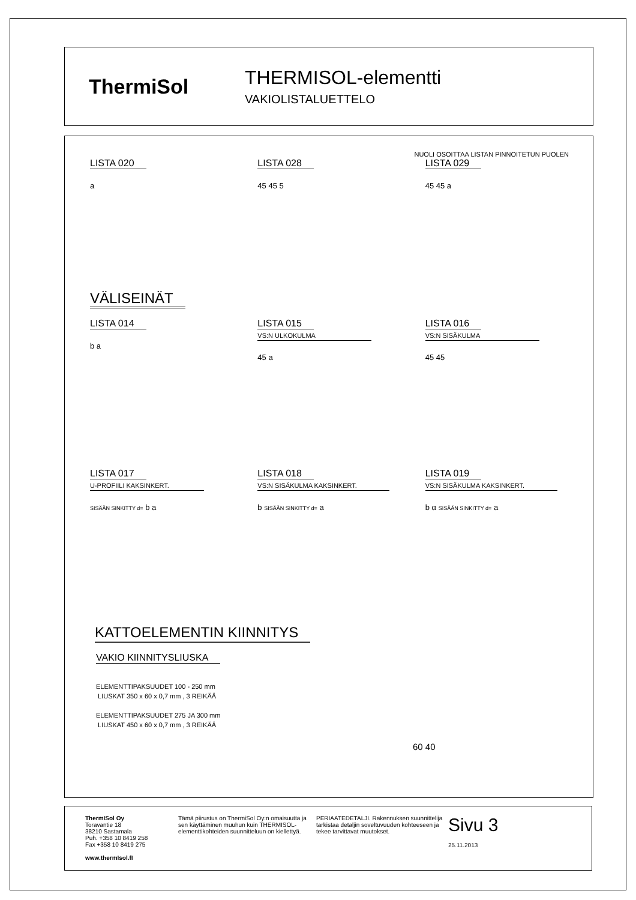ThermiSol
THERMISOL-elementti
VAKIOLISTALUETTELO
NUOLI OSOITTAA LISTAN PINNOITETUN PUOLEN
LISTA 020
a
LISTA 028
45 45 5
LISTA 029
45 45 a
VÄLISEINÄT
LISTA 014
b a
LISTA 015
VS:N ULKOKULMA
45 a
LISTA 016
VS:N SISÄKULMA
45 45
LISTA 017
U-PROFIILI KAKSINKERT.
SISÄÄN SINKITTY d= b a
LISTA 018
VS:N SISÄKULMA KAKSINKERT.
b SISÄÄN SINKITTY d= a
LISTA 019
VS:N SISÄKULMA KAKSINKERT.
b α SISÄÄN SINKITTY d= a
KATTOELEMENTIN KIINNITYS
VAKIO KIINNITYSLIUSKA
ELEMENTTIPAKSUUDET 100 - 250 mm
LIUSKAT 350 x 60 x 0,7 mm , 3 REIKÄÄ
ELEMENTTIPAKSUUDET 275 JA 300 mm
LIUSKAT 450 x 60 x 0,7 mm , 3 REIKÄÄ
60 40
ThermISol Oy
Toravantie 18
38210 Sastamala
Puh. +358 10 8419 258
Fax +358 10 8419 275
www.thermIsol.fI
Tämä piirustus on ThermiSol Oy:n omaisuutta ja sen käyttäminen muuhun kuin THERMISOL-elementtikohteiden suunnitteluun on kiellettyä.
PERIAATEDETALJI. Rakennuksen suunnittelija tarkistaa detaljin soveltuvuuden kohteeseen ja tekee tarvittavat muutokset.
Sivu 3
25.11.2013